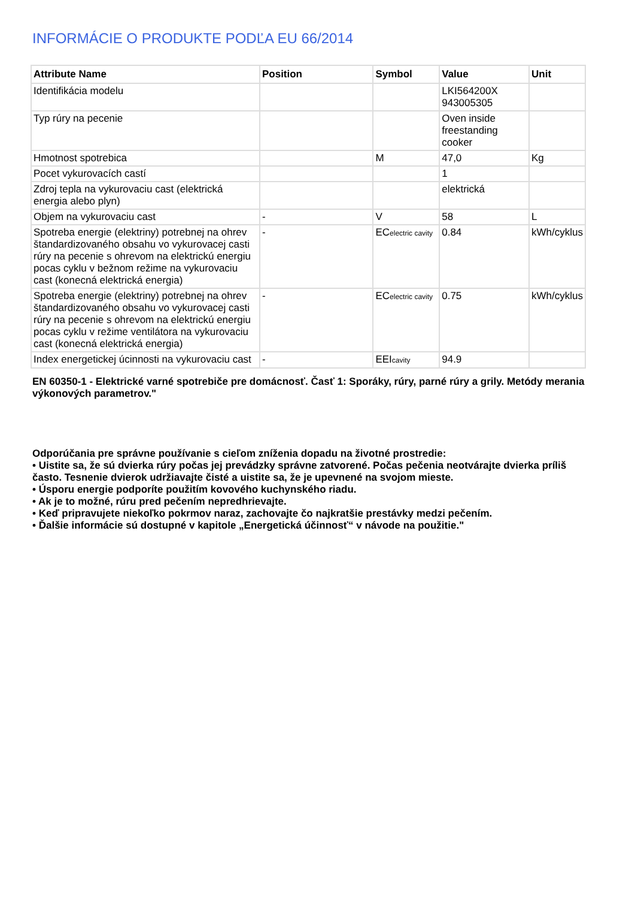INFORMÁCIE O PRODUKTE PODĽA EU 66/2014
| Attribute Name | Position | Symbol | Value | Unit |
| --- | --- | --- | --- | --- |
| Identifikácia modelu | | | LKI564200X 943005305 | |
| Typ rúry na pecenie | | | Oven inside freestanding cooker | |
| Hmotnost spotrebica | | M | 47,0 | Kg |
| Pocet vykurovacích castí | | | 1 | |
| Zdroj tepla na vykurovaciu cast (elektrická energia alebo plyn) | | | elektrická | |
| Objem na vykurovaciu cast | - | V | 58 | L |
| Spotreba energie (elektriny) potrebnej na ohrev štandardizovaného obsahu vo vykurovacej casti rúry na pecenie s ohrevom na elektrickú energiu pocas cyklu v bežnom režime na vykurovaciu cast (konecná elektrická energia) | - | EC electric cavity | 0.84 | kWh/cyklus |
| Spotreba energie (elektriny) potrebnej na ohrev štandardizovaného obsahu vo vykurovacej casti rúry na pecenie s ohrevom na elektrickú energiu pocas cyklu v režime ventilátora na vykurovaciu cast (konecná elektrická energia) | - | EC electric cavity | 0.75 | kWh/cyklus |
| Index energetickej úcinnosti na vykurovaciu cast | - | EEI cavity | 94.9 | |
EN 60350-1 - Elektrické varné spotrebiče pre domácnosť. Časť 1: Sporáky, rúry, parné rúry a grily. Metódy merania výkonových parametrov."
Odporúčania pre správne používanie s cieľom zníženia dopadu na životné prostredie:
• Uistite sa, že sú dvierka rúry počas jej prevádzky správne zatvorené. Počas pečenia neotvárajte dvierka príliš často. Tesnenie dvierok udržiavajte čisté a uistite sa, že je upevnené na svojom mieste.
• Úsporu energie podporíte použitím kovového kuchynského riadu.
• Ak je to možné, rúru pred pečením nepredhrievajte.
• Keď pripravujete niekoľko pokrmov naraz, zachovajte čo najkratšie prestávky medzi pečením.
• Ďalšie informácie sú dostupné v kapitole „Energetická účinnosť“ v návode na použitie."